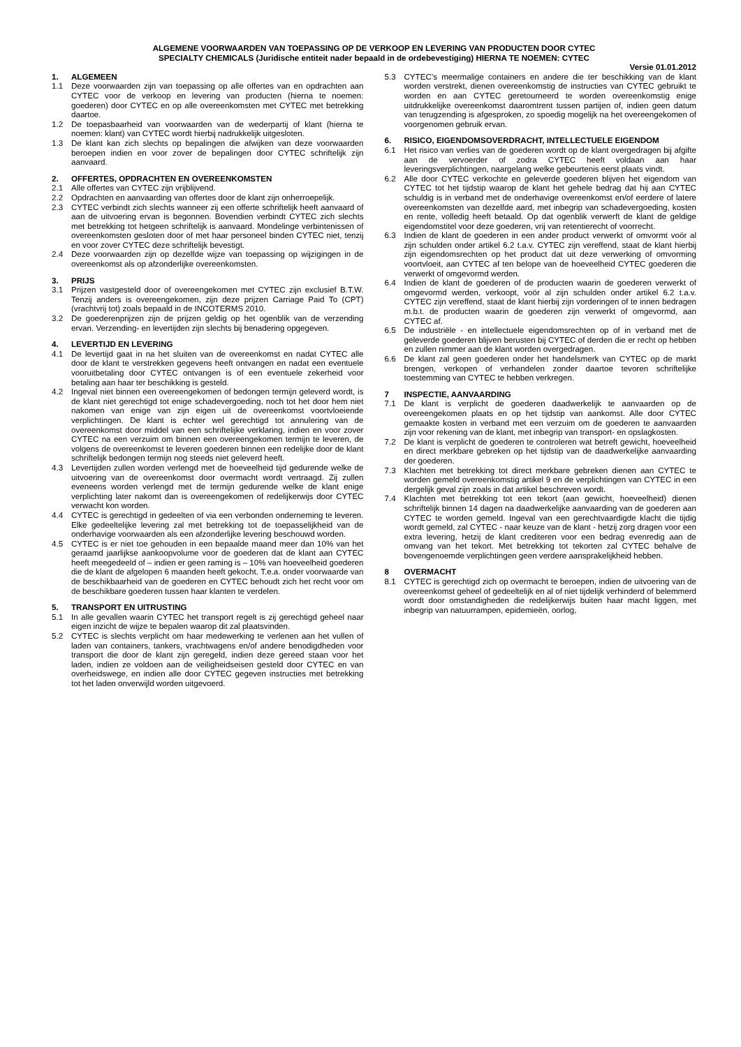ALGEMENE VOORWAARDEN VAN TOEPASSING OP DE VERKOOP EN LEVERING VAN PRODUCTEN DOOR CYTEC
SPECIALTY CHEMICALS (Juridische entiteit nader bepaald in de ordebevestiging) HIERNA TE NOEMEN: CYTEC
Versie 01.01.2012
1. ALGEMEEN
1.1 Deze voorwaarden zijn van toepassing op alle offertes van en opdrachten aan CYTEC voor de verkoop en levering van producten (hierna te noemen: goederen) door CYTEC en op alle overeenkomsten met CYTEC met betrekking daartoe.
1.2 De toepasbaarheid van voorwaarden van de wederpartij of klant (hierna te noemen: klant) van CYTEC wordt hierbij nadrukkelijk uitgesloten.
1.3 De klant kan zich slechts op bepalingen die afwijken van deze voorwaarden beroepen indien en voor zover de bepalingen door CYTEC schriftelijk zijn aanvaard.
2. OFFERTES, OPDRACHTEN EN OVEREENKOMSTEN
2.1 Alle offertes van CYTEC zijn vrijblijvend.
2.2 Opdrachten en aanvaarding van offertes door de klant zijn onherroepelijk.
2.3 CYTEC verbindt zich slechts wanneer zij een offerte schriftelijk heeft aanvaard of aan de uitvoering ervan is begonnen. Bovendien verbindt CYTEC zich slechts met betrekking tot hetgeen schriftelijk is aanvaard. Mondelinge verbintenissen of overeenkomsten gesloten door of met haar personeel binden CYTEC niet, tenzij en voor zover CYTEC deze schriftelijk bevestigt.
2.4 Deze voorwaarden zijn op dezelfde wijze van toepassing op wijzigingen in de overeenkomst als op afzonderlijke overeenkomsten.
3. PRIJS
3.1 Prijzen vastgesteld door of overeengekomen met CYTEC zijn exclusief B.T.W. Tenzij anders is overeengekomen, zijn deze prijzen Carriage Paid To (CPT) (vrachtvrij tot) zoals bepaald in de INCOTERMS 2010.
3.2 De goederenprijzen zijn de prijzen geldig op het ogenblik van de verzending ervan. Verzending- en levertijden zijn slechts bij benadering opgegeven.
4. LEVERTIJD EN LEVERING
4.1 De levertijd gaat in na het sluiten van de overeenkomst en nadat CYTEC alle door de klant te verstrekken gegevens heeft ontvangen en nadat een eventuele vooruitbetaling door CYTEC ontvangen is of een eventuele zekerheid voor betaling aan haar ter beschikking is gesteld.
4.2 Ingeval niet binnen een overeengekomen of bedongen termijn geleverd wordt, is de klant niet gerechtigd tot enige schadevergoeding, noch tot het door hem niet nakomen van enige van zijn eigen uit de overeenkomst voortvloeiende verplichtingen. De klant is echter wel gerechtigd tot annulering van de overeenkomst door middel van een schriftelijke verklaring, indien en voor zover CYTEC na een verzuim om binnen een overeengekomen termijn te leveren, de volgens de overeenkomst te leveren goederen binnen een redelijke door de klant schriftelijk bedongen termijn nog steeds niet geleverd heeft.
4.3 Levertijden zullen worden verlengd met de hoeveelheid tijd gedurende welke de uitvoering van de overeenkomst door overmacht wordt vertraagd. Zij zullen eveneens worden verlengd met de termijn gedurende welke de klant enige verplichting later nakomt dan is overeengekomen of redelijkerwijs door CYTEC verwacht kon worden.
4.4 CYTEC is gerechtigd in gedeelten of via een verbonden onderneming te leveren. Elke gedeeltelijke levering zal met betrekking tot de toepasselijkheid van de onderhavige voorwaarden als een afzonderlijke levering beschouwd worden.
4.5 CYTEC is er niet toe gehouden in een bepaalde maand meer dan 10% van het geraamd jaarlijkse aankoopvolume voor de goederen dat de klant aan CYTEC heeft meegedeeld of – indien er geen raming is – 10% van hoeveelheid goederen die de klant de afgelopen 6 maanden heeft gekocht. T.e.a. onder voorwaarde van de beschikbaarheid van de goederen en CYTEC behoudt zich het recht voor om de beschikbare goederen tussen haar klanten te verdelen.
5. TRANSPORT EN UITRUSTING
5.1 In alle gevallen waarin CYTEC het transport regelt is zij gerechtigd geheel naar eigen inzicht de wijze te bepalen waarop dit zal plaatsvinden.
5.2 CYTEC is slechts verplicht om haar medewerking te verlenen aan het vullen of laden van containers, tankers, vrachtwagens en/of andere benodigdheden voor transport die door de klant zijn geregeld, indien deze gereed staan voor het laden, indien ze voldoen aan de veiligheidseisen gesteld door CYTEC en van overheidswege, en indien alle door CYTEC gegeven instructies met betrekking tot het laden onverwijld worden uitgevoerd.
5.3 CYTEC’s meermalige containers en andere die ter beschikking van de klant worden verstrekt, dienen overeenkomstig de instructies van CYTEC gebruikt te worden en aan CYTEC geretourneerd te worden overeenkomstig enige uitdrukkelijke overeenkomst daaromtrent tussen partijen of, indien geen datum van terugzending is afgesproken, zo spoedig mogelijk na het overeengekomen of voorgenomen gebruik ervan.
6. RISICO, EIGENDOMSOVERDRACHT, INTELLECTUELE EIGENDOM
6.1 Het risico van verlies van de goederen wordt op de klant overgedragen bij afgifte aan de vervoerder of zodra CYTEC heeft voldaan aan haar leveringsverplichtingen, naargelang welke gebeurtenis eerst plaats vindt.
6.2 Alle door CYTEC verkochte en geleverde goederen blijven het eigendom van CYTEC tot het tijdstip waarop de klant het gehele bedrag dat hij aan CYTEC schuldig is in verband met de onderhavige overeenkomst en/of eerdere of latere overeenkomsten van dezelfde aard, met inbegrip van schadevergoeding, kosten en rente, volledig heeft betaald. Op dat ogenblik verwerft de klant de geldige eigendomstitel voor deze goederen, vrij van retentierecht of voorrecht.
6.3 Indien de klant de goederen in een ander product verwerkt of omvormt voör al zijn schulden onder artikel 6.2 t.a.v. CYTEC zijn vereffend, staat de klant hierbij zijn eigendomsrechten op het product dat uit deze verwerking of omvorming voortvloeit, aan CYTEC af ten belope van de hoeveelheid CYTEC goederen die verwerkt of omgevormd werden.
6.4 Indien de klant de goederen of de producten waarin de goederen verwerkt of omgevormd werden, verkoopt, voör al zijn schulden onder artikel 6.2 t.a.v. CYTEC zijn vereffend, staat de klant hierbij zijn vorderingen of te innen bedragen m.b.t. de producten waarin de goederen zijn verwerkt of omgevormd, aan CYTEC af.
6.5 De industriële - en intellectuele eigendomsrechten op of in verband met de geleverde goederen blijven berusten bij CYTEC of derden die er recht op hebben en zullen nimmer aan de klant worden overgedragen.
6.6 De klant zal geen goederen onder het handelsmerk van CYTEC op de markt brengen, verkopen of verhandelen zonder daartoe tevoren schriftelijke toestemming van CYTEC te hebben verkregen.
7 INSPECTIE, AANVAARDING
7.1 De klant is verplicht de goederen daadwerkelijk te aanvaarden op de overeengekomen plaats en op het tijdstip van aankomst. Alle door CYTEC gemaakte kosten in verband met een verzuim om de goederen te aanvaarden zijn voor rekening van de klant, met inbegrip van transport- en opslagkosten.
7.2 De klant is verplicht de goederen te controleren wat betreft gewicht, hoeveelheid en direct merkbare gebreken op het tijdstip van de daadwerkelijke aanvaarding der goederen.
7.3 Klachten met betrekking tot direct merkbare gebreken dienen aan CYTEC te worden gemeld overeenkomstig artikel 9 en de verplichtingen van CYTEC in een dergelijk geval zijn zoals in dat artikel beschreven wordt.
7.4 Klachten met betrekking tot een tekort (aan gewicht, hoeveelheid) dienen schriftelijk binnen 14 dagen na daadwerkelijke aanvaarding van de goederen aan CYTEC te worden gemeld. Ingeval van een gerechtvaardigde klacht die tijdig wordt gemeld, zal CYTEC - naar keuze van de klant - hetzij zorg dragen voor een extra levering, hetzij de klant crediteren voor een bedrag evenredig aan de omvang van het tekort. Met betrekking tot tekorten zal CYTEC behalve de bovengenoemde verplichtingen geen verdere aansprakelijkheid hebben.
8 OVERMACHT
8.1 CYTEC is gerechtigd zich op overmacht te beroepen, indien de uitvoering van de overeenkomst geheel of gedeeltelijk en al of niet tijdelijk verhinderd of belemmerd wordt door omstandigheden die redelijkerwijs buiten haar macht liggen, met inbegrip van natuurrampen, epidemieën, oorlog,